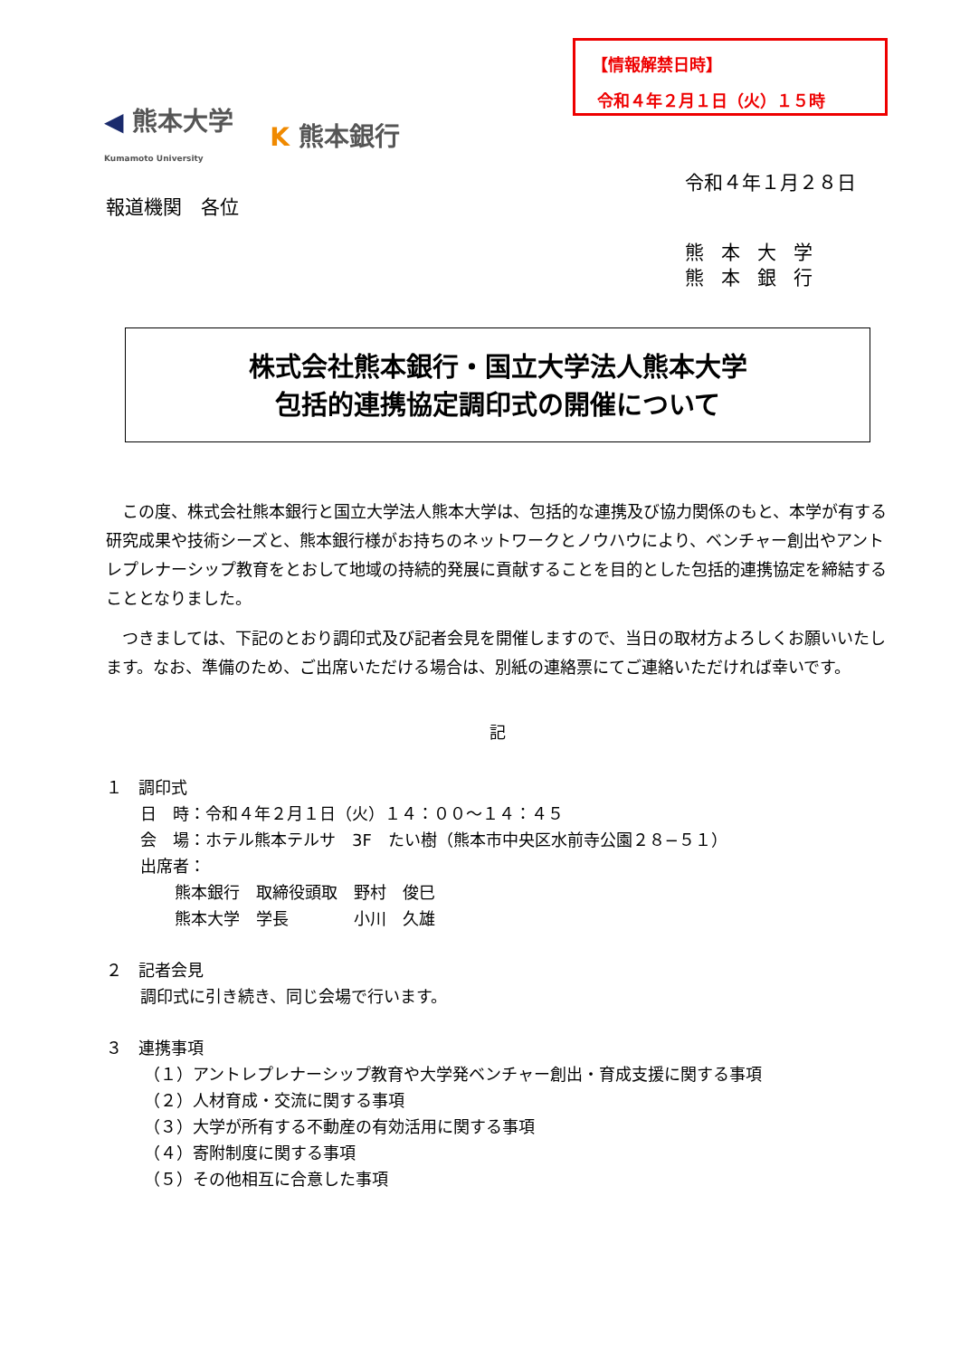【情報解禁日時】
令和４年２月１日（火）１５時
◀ 熊本大学
Kumamoto University K 熊本銀行
令和４年１月２８日
報道機関　各位
熊本大学
熊本銀行
株式会社熊本銀行・国立大学法人熊本大学
包括的連携協定調印式の開催について
この度、株式会社熊本銀行と国立大学法人熊本大学は、包括的な連携及び協力関係のもと、本学が有する研究成果や技術シーズと、熊本銀行様がお持ちのネットワークとノウハウにより、ベンチャー創出やアントレプレナーシップ教育をとおして地域の持続的発展に貢献することを目的とした包括的連携協定を締結することとなりました。
つきましては、下記のとおり調印式及び記者会見を開催しますので、当日の取材方よろしくお願いいたします。なお、準備のため、ご出席いただける場合は、別紙の連絡票にてご連絡いただければ幸いです。
記
１　調印式
日　時：令和４年２月１日（火）１４：００～１４：４５
会　場：ホテル熊本テルサ　3F　たい樹（熊本市中央区水前寺公園２８−５１）
出席者：
熊本銀行　取締役頭取　野村　俊巳
熊本大学　学長　　　　小川　久雄
２　記者会見
調印式に引き続き、同じ会場で行います。
３　連携事項
（１）アントレプレナーシップ教育や大学発ベンチャー創出・育成支援に関する事項
（２）人材育成・交流に関する事項
（３）大学が所有する不動産の有効活用に関する事項
（４）寄附制度に関する事項
（５）その他相互に合意した事項